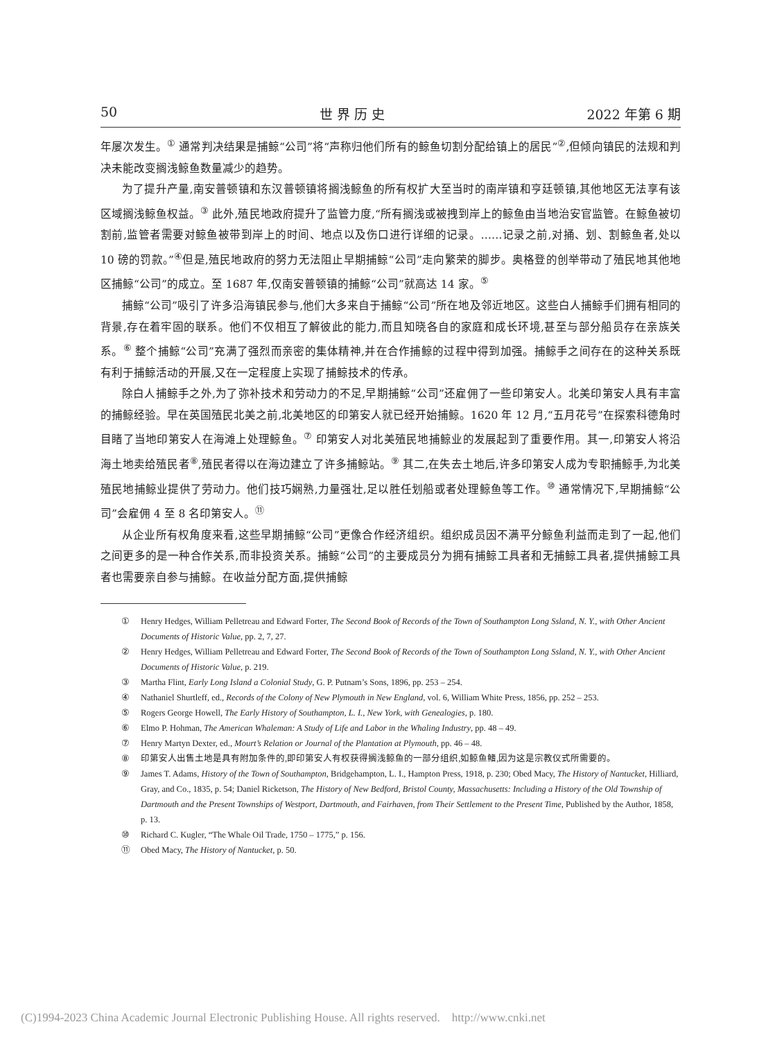50 世 界 历 史 2022 年第 6 期
年屡次发生。<sup>①</sup> 通常判决结果是捕鲸“公司”将“声称归他们所有的鲸鱼切割分配给镇上的居民”<sup>②</sup>,但倾向镇民的法规和判决未能改变搁浅鲸鱼数量减少的趋势。
为了提升产量,南安普顿镇和东汉普顿镇将搁浅鲸鱼的所有权扩大至当时的南岸镇和亨廷顿镇,其他地区无法享有该区域搁浅鲸鱼权益。<sup>③</sup> 此外,殖民地政府提升了监管力度,“所有搁浅或被拽到岸上的鲸鱼由当地治安官监管。在鲸鱼被切割前,监管者需要对鲸鱼被带到岸上的时间、地点以及伤口进行详细的记录。……记录之前,对捅、划、割鲸鱼者,处以 10 磅的罚款。”<sup>④</sup>但是,殖民地政府的努力无法阻止早期捕鲸“公司”走向繁荣的脚步。奥格登的创举带动了殖民地其他地区捕鲸“公司”的成立。至 1687 年,仅南安普顿镇的捕鲸“公司”就高达 14 家。<sup>⑤</sup>
捕鲸“公司”吸引了许多沿海镇民参与,他们大多来自于捕鲸“公司”所在地及邻近地区。这些白人捕鲸手们拥有相同的背景,存在着牢固的联系。他们不仅相互了解彼此的能力,而且知晓各自的家庭和成长环境,甚至与部分船员存在亲族关系。<sup>⑥</sup> 整个捕鲸“公司”充满了强烈而亲密的集体精神,并在合作捕鲸的过程中得到加强。捕鲸手之间存在的这种关系既有利于捕鲸活动的开展,又在一定程度上实现了捕鲸技术的传承。
除白人捕鲸手之外,为了弥补技术和劳动力的不足,早期捕鲸“公司”还雇佣了一些印第安人。北美印第安人具有丰富的捕鲸经验。早在英国殖民北美之前,北美地区的印第安人就已经开始捕鲸。1620 年 12 月,“五月花号”在探索科德角时目睹了当地印第安人在海滩上处理鲸鱼。<sup>⑦</sup> 印第安人对北美殖民地捕鲸业的发展起到了重要作用。其一,印第安人将沿海土地卖给殖民者<sup>⑧</sup>,殖民者得以在海边建立了许多捕鲸站。<sup>⑨</sup> 其二,在失去土地后,许多印第安人成为专职捕鲸手,为北美殖民地捕鲸业提供了劳动力。他们技巧娴熟,力量强壮,足以胜任划船或者处理鲸鱼等工作。<sup>⑩</sup> 通常情况下,早期捕鲸“公司”会雇佣 4 至 8 名印第安人。<sup>⑪</sup>
从企业所有权角度来看,这些早期捕鲸“公司”更像合作经济组织。组织成员因不满平分鲸鱼利益而走到了一起,他们之间更多的是一种合作关系,而非投资关系。捕鲸“公司”的主要成员分为拥有捕鲸工具者和无捕鲸工具者,提供捕鲸工具者也需要亲自参与捕鲸。在收益分配方面,提供捕鲸
① Henry Hedges, William Pelletreau and Edward Forter, The Second Book of Records of the Town of Southampton Long Ssland, N. Y., with Other Ancient Documents of Historic Value, pp. 2, 7, 27.
② Henry Hedges, William Pelletreau and Edward Forter, The Second Book of Records of the Town of Southampton Long Ssland, N. Y., with Other Ancient Documents of Historic Value, p. 219.
③ Martha Flint, Early Long Island a Colonial Study, G. P. Putnam’s Sons, 1896, pp. 253 – 254.
④ Nathaniel Shurtleff, ed., Records of the Colony of New Plymouth in New England, vol. 6, William White Press, 1856, pp. 252 – 253.
⑤ Rogers George Howell, The Early History of Southampton, L. I., New York, with Genealogies, p. 180.
⑥ Elmo P. Hohman, The American Whaleman: A Study of Life and Labor in the Whaling Industry, pp. 48 – 49.
⑦ Henry Martyn Dexter, ed., Mourt’s Relation or Journal of the Plantation at Plymouth, pp. 46 – 48.
⑧ 印第安人出售土地是具有附加条件的,即印第安人有权获得搁浅鲸鱼的一部分组织,如鲸鱼鳍,因为这是宗教仪式所需要的。
⑨ James T. Adams, History of the Town of Southampton, Bridgehampton, L. I., Hampton Press, 1918, p. 230; Obed Macy, The History of Nantucket, Hilliard, Gray, and Co., 1835, p. 54; Daniel Ricketson, The History of New Bedford, Bristol County, Massachusetts: Including a History of the Old Township of Dartmouth and the Present Townships of Westport, Dartmouth, and Fairhaven, from Their Settlement to the Present Time, Published by the Author, 1858, p. 13.
⑩ Richard C. Kugler, “The Whale Oil Trade, 1750 – 1775,” p. 156.
⑪ Obed Macy, The History of Nantucket, p. 50.
(C)1994-2023 China Academic Journal Electronic Publishing House. All rights reserved. http://www.cnki.net